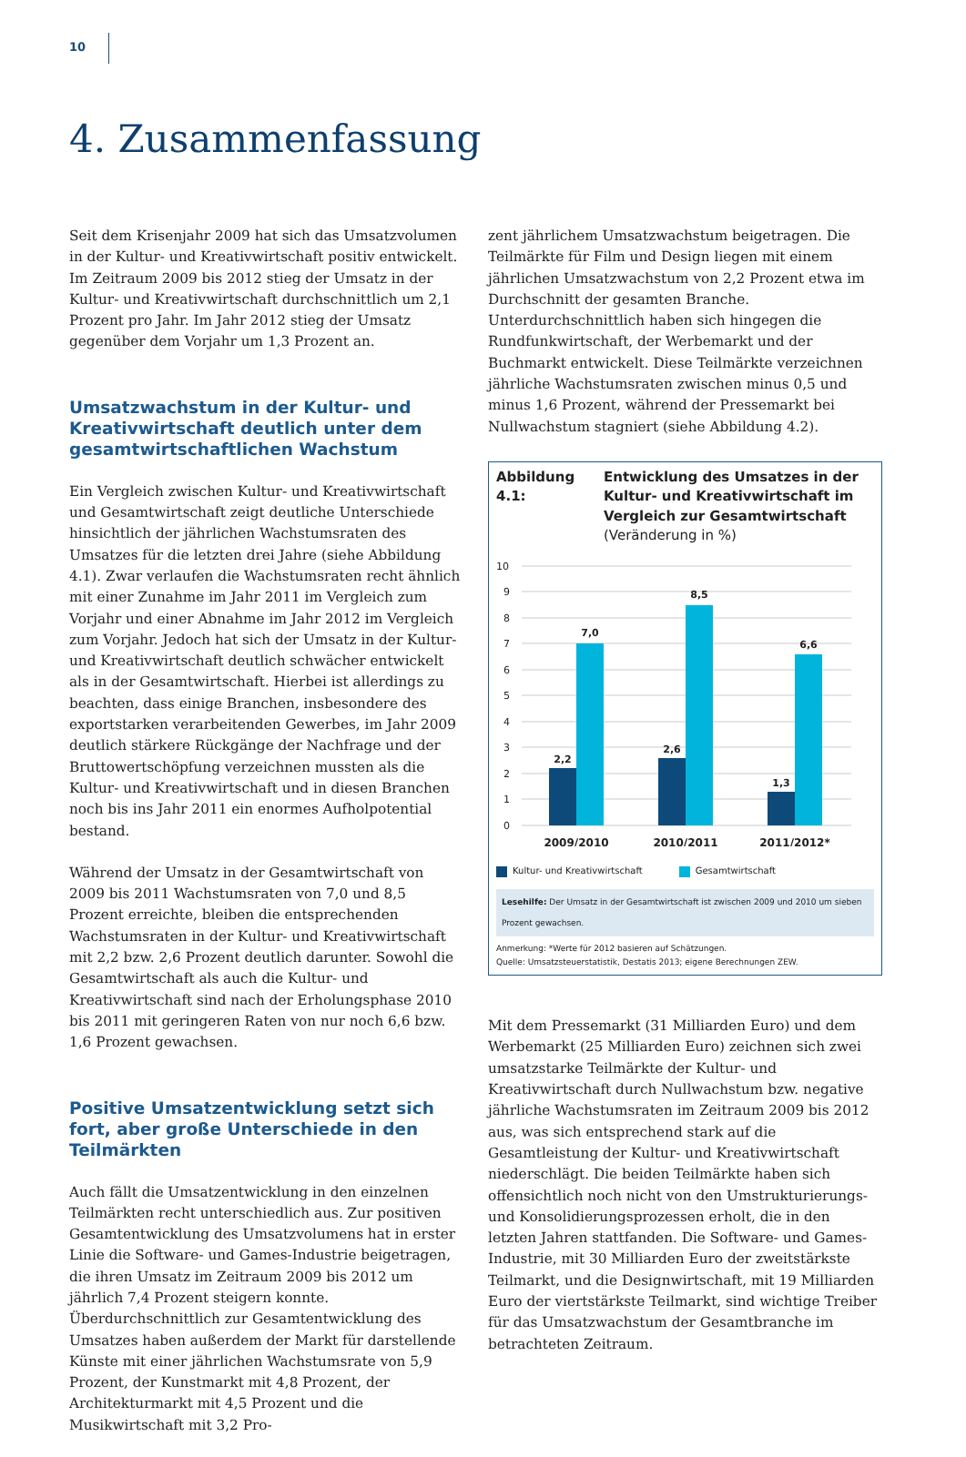10
4. Zusammenfassung
Seit dem Krisenjahr 2009 hat sich das Umsatzvolumen in der Kultur- und Kreativwirtschaft positiv entwickelt. Im Zeitraum 2009 bis 2012 stieg der Umsatz in der Kultur- und Kreativwirtschaft durchschnittlich um 2,1 Prozent pro Jahr. Im Jahr 2012 stieg der Umsatz gegenüber dem Vorjahr um 1,3 Prozent an.
Umsatzwachstum in der Kultur- und Kreativwirtschaft deutlich unter dem gesamt­wirtschaftlichen Wachstum
Ein Vergleich zwischen Kultur- und Kreativwirtschaft und Gesamtwirtschaft zeigt deutliche Unterschiede hinsichtlich der jährlichen Wachstumsraten des Umsatzes für die letzten drei Jahre (siehe Abbildung 4.1). Zwar verlaufen die Wachstumsraten recht ähnlich mit einer Zunahme im Jahr 2011 im Vergleich zum Vorjahr und einer Abnahme im Jahr 2012 im Vergleich zum Vorjahr. Jedoch hat sich der Umsatz in der Kultur- und Kreativwirtschaft deutlich schwächer entwickelt als in der Gesamtwirtschaft. Hierbei ist allerdings zu beachten, dass einige Branchen, insbesondere des exportstarken verarbeitenden Gewerbes, im Jahr 2009 deutlich stärkere Rückgänge der Nachfrage und der Bruttowertschöpfung verzeichnen mussten als die Kultur- und Kreativwirtschaft und in diesen Branchen noch bis ins Jahr 2011 ein enormes Aufholpotential bestand.
Während der Umsatz in der Gesamtwirtschaft von 2009 bis 2011 Wachstumsraten von 7,0 und 8,5 Prozent erreichte, bleiben die entsprechenden Wachstumsraten in der Kultur- und Kreativwirtschaft mit 2,2 bzw. 2,6 Prozent deutlich darunter. Sowohl die Gesamtwirtschaft als auch die Kultur- und Kreativwirtschaft sind nach der Erholungsphase 2010 bis 2011 mit geringeren Raten von nur noch 6,6 bzw. 1,6 Prozent gewachsen.
Positive Umsatzentwicklung setzt sich fort, aber große Unterschiede in den Teilmärkten
Auch fällt die Umsatzentwicklung in den einzelnen Teilmärkten recht unterschiedlich aus. Zur positiven Gesamtentwicklung des Umsatzvolumens hat in erster Linie die Software- und Games-Industrie beigetragen, die ihren Umsatz im Zeitraum 2009 bis 2012 um jährlich 7,4 Prozent steigern konnte. Überdurchschnittlich zur Gesamtentwicklung des Umsatzes haben außerdem der Markt für darstellende Künste mit einer jährlichen Wachstumsrate von 5,9 Prozent, der Kunstmarkt mit 4,8 Prozent, der Architekturmarkt mit 4,5 Prozent und die Musikwirtschaft mit 3,2 Pro-
zent jährlichem Umsatzwachstum beigetragen. Die Teilmärkte für Film und Design liegen mit einem jährlichen Umsatzwachstum von 2,2 Prozent etwa im Durchschnitt der gesamten Branche. Unterdurchschnittlich haben sich hingegen die Rundfunkwirtschaft, der Werbemarkt und der Buchmarkt entwickelt. Diese Teilmärkte verzeichnen jährliche Wachstumsraten zwischen minus 0,5 und minus 1,6 Prozent, während der Pressemarkt bei Nullwachstum stagniert (siehe Abbildung 4.2).
Abbildung 4.1:
Entwicklung des Umsatzes in der Kultur- und Kreativwirtschaft im Vergleich zur Gesamtwirtschaft
(Veränderung in %)
10
9
8
7
6
5
4
3
2
1
0
2,2
7,0
2,6
8,5
1,3
6,6
2009/2010
2010/2011
2011/2012*
Kultur- und Kreativwirtschaft Gesamtwirtschaft
Lesehilfe: Der Umsatz in der Gesamtwirtschaft ist zwischen 2009 und 2010 um sieben Prozent gewachsen.
Anmerkung: *Werte für 2012 basieren auf Schätzungen.
Quelle: Umsatzsteuerstatistik, Destatis 2013; eigene Berechnungen ZEW.
Mit dem Pressemarkt (31 Milliarden Euro) und dem Werbemarkt (25 Milliarden Euro) zeichnen sich zwei umsatzstarke Teilmärkte der Kultur- und Kreativwirtschaft durch Nullwachstum bzw. negative jährliche Wachstumsraten im Zeitraum 2009 bis 2012 aus, was sich entsprechend stark auf die Gesamtleistung der Kultur- und Kreativwirtschaft niederschlägt. Die beiden Teilmärkte haben sich offensichtlich noch nicht von den Umstrukturierungs- und Konsolidierungsprozessen erholt, die in den letzten Jahren stattfanden. Die Software- und Games-Industrie, mit 30 Milliarden Euro der zweitstärkste Teilmarkt, und die Designwirtschaft, mit 19 Milliarden Euro der viertstärkste Teilmarkt, sind wichtige Treiber für das Umsatzwachstum der Gesamtbranche im betrachteten Zeitraum.